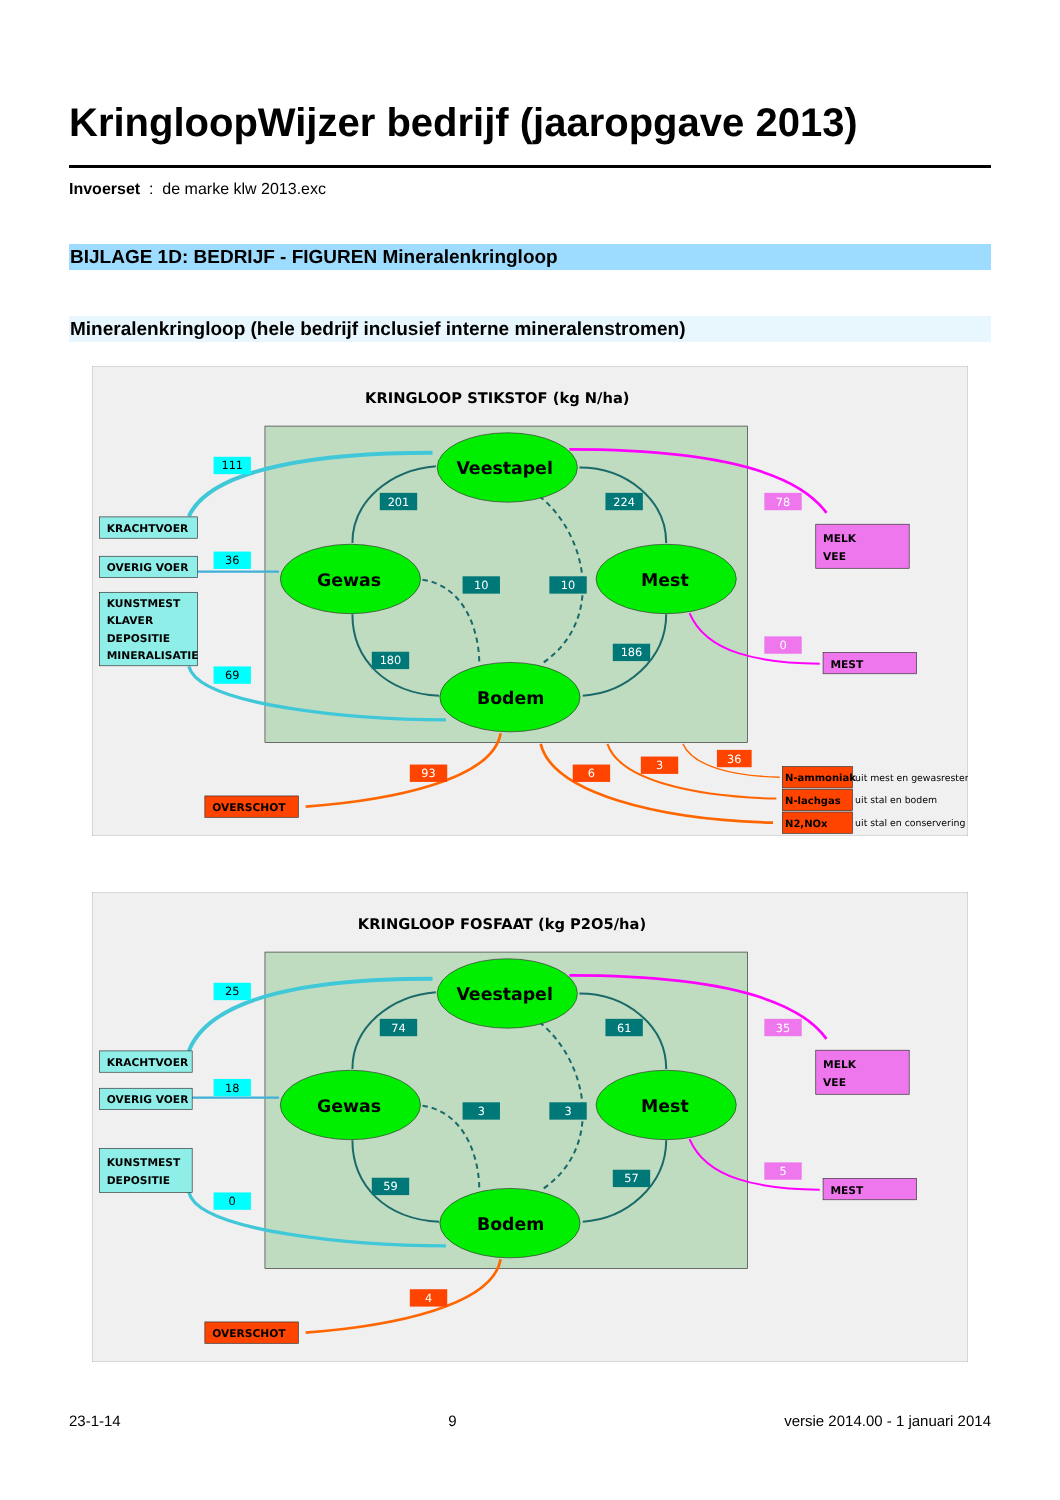KringloopWijzer bedrijf (jaaropgave 2013)
Invoerset : de marke klw 2013.exc
BIJLAGE 1D: BEDRIJF - FIGUREN Mineralenkringloop
Mineralenkringloop (hele bedrijf inclusief interne mineralenstromen)
KRINGLOOP STIKSTOF (kg N/ha)
Veestapel
Gewas
Mest
Bodem
201
224
10
10
180
186
111
36
69
KRACHTVOER
OVERIG VOER
KUNSTMEST
KLAVER
DEPOSITIE
MINERALISATIE
78
0
MELK
VEE
MEST
93
6
3
36
OVERSCHOT
N-ammoniak
N-lachgas
N2,NOx
uit mest en gewasresten
uit stal en bodem
uit stal en conservering
KRINGLOOP FOSFAAT (kg P2O5/ha)
Veestapel
Gewas
Mest
Bodem
74
61
3
3
59
57
25
18
0
KRACHTVOER
OVERIG VOER
KUNSTMEST
DEPOSITIE
35
5
MELK
VEE
MEST
4
OVERSCHOT
23-1-14 9 versie 2014.00 - 1 januari 2014